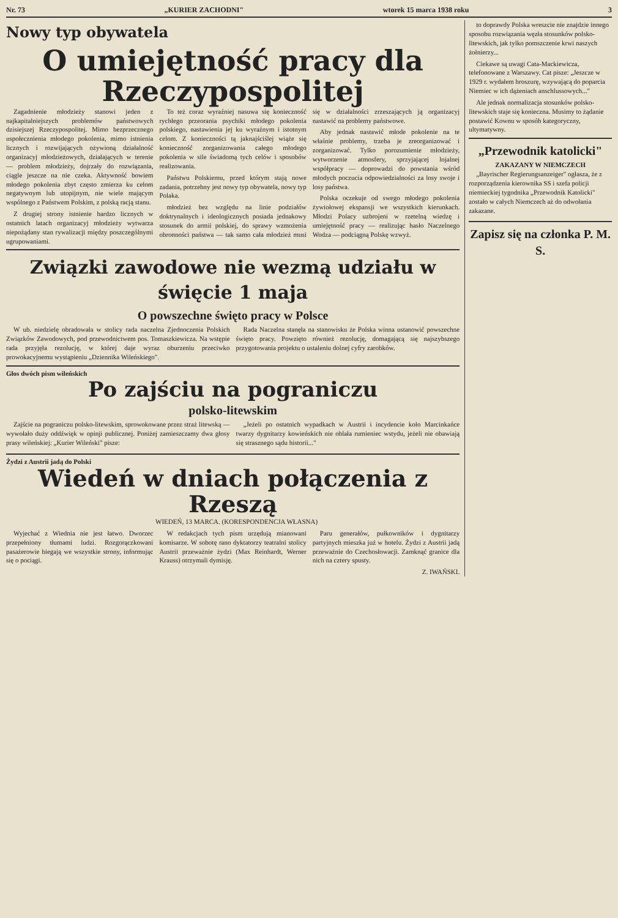Nr. 73 „KURIER ZACHODNI" wtorek 15 marca 1938 roku 3
Nowy typ obywatela
O umiejętność pracy dla Rzeczypospolitej
Zagadnienie młodzieży stanowi jeden z najkapitalniejszych problemów państwowych dzisiejszej Rzeczypospolitej. Mimo bezprzecznego uspołecznienia młodego pokolenia, mimo istnienia licznych i rozwijających ożywioną działalność organizacyj młodzieżowych, działających w terenie — problem młodzieży, dojrzały do rozwiązania, ciągle jeszcze na nie czeka. Aktywność bowiem młodego pokolenia zbyt często zmierza ku celom negatywnym lub utopijnym, nie wiele mającym wspólnego z Państwem Polskim, z polską racją stanu.
Z drugiej strony istnienie bardzo licznych w ostatnich latach organizacyj młodzieży wytwarza niepożądany stan rywalizacji między poszczególnymi ugrupowaniami.
To też coraz wyraźniej nasuwa się konieczność rychłego przeorania psychiki młodego pokolenia polskiego, nastawienia jej ku wyraźnym i istotnym celom. Z konieczności tą jaknajściślej wiąże się konieczność zorganizowania całego młodego pokolenia w sile świadomą tych celów i sposobów realizowania.
Państwu Polskiemu, przed którym stają nowe zadania, potrzebny jest nowy typ obywatela, nowy typ Polaka.
młodzież bez względu na linie podziałów doktrynalnych i ideologicznych posiada jednakowy stosunek do armii polskiej, do sprawy wzmożenia obronności państwa — tak samo cała młodzież musi się w działalności zrzeszających ją organizacyj nastawić na problemy państwowe.
Aby jednak nastawić młode pokolenie na te właśnie problemy, trzeba je zreorganizować i zorganizować. Tylko porozumienie młodzieży, wytworzenie atmosfery, sprzyjającej lojalnej współpracy — doprowadzi do powstania wśród młodych poczucia odpowiedzialności za losy swoje i losy państwa.
Polska oczekuje od swego młodego pokolenia żywiołowej ekspansji we wszystkich kierunkach. Młodzi Polacy uzbrojeni w rzetelną wiedzę i umiejętność pracy — realizując hasło Naczelnego Wodza — podciągną Polskę wzwyż.
Związki zawodowe nie wezmą udziału w święcie 1 maja
O powszechne święto pracy w Polsce
W ub. niedzielę obradowała w stolicy rada naczelna Zjednoczenia Polskich Związków Zawodowych, pod przewodnictwem pos. Tomaszkiewicza. Na wstępie rada przyjęła rezolucję, w której daje wyraz oburzeniu przeciwko prowokacyjnemu wystąpieniu „Dziennika Wileńskiego".
Rada Naczelna stanęła na stanowisku że Polska winna ustanowić powszechne święto pracy. Powzięto również rezolucję, domagającą się najszybszego przygotowania projektu o ustaleniu dolnej cyfry zarobków.
Głos dwóch pism wileńskich
Po zajściu na pograniczu
polsko-litewskim
Zajście na pograniczu polsko-litewskim, sprowokowane przez straż litewską — wywołało duży oddźwięk w opinji publicznej. Poniżej zamieszczamy dwa głosy prasy wileńskiej: „Kurier Wileński" pisze:
„Jeżeli po ostatnich wypadkach w Austrii i incydencie koło Marcinkańce twarzy dygnitarzy kowieńskich nie oblała rumieniec wstydu, jeżeli nie obawiają się straszne­go sądu historii..."
Żydzi z Austrii jadą do Polski
Wiedeń w dniach połączenia z Rzeszą
WIEDEŃ, 13 MARCA. (KORESPONDENCJA WŁASNA)
Wyjechać z Wiednia nie jest łatwo. Dworzec przepełniony tłumami ludzi. Rozgorączkowani pasażerowie biegają we wszystkie strony, informując się o pociągi.
W redakcjach tych pism urzędują mianowani komisarze. W sobotę rano dyktatorzy teatralni stolicy Austrii przeważnie żydzi (Max Reinhardt, Werner Krauss) otrzymali dymisję.
Paru generałów, pułkowników i dygnitarzy partyjnych mieszka już w hotelu. Żydzi z Austrii jadą przeważnie do Czechosłowacji. Zamknąć granice dla nich na cztery spusty.
Z. IWAŃSKI.
to doprawdy Polska wreszcie nie znajdzie innego sposobu rozwiązania węzła stosunków polsko-litewskich, jak tylko pomszczenie krwi naszych żołnierzy...
Ciekawe są uwagi Cata-Mackiewicza, telefonowane z Warszawy. Cat pisze: „Jeszcze w 1929 r. wydałem broszurę, wzywającą do poparcia Niemiec w ich dążeniach anschlussowych..."
Ale jednak normalizacja stosunków polsko-litewskich staje się konieczna. Musimy to żądanie postawić Kownu w sposób kategoryczny, ultymatywny.
„Przewodnik katolicki"
ZAKAZANY W NIEMCZECH
„Bayrischer Regierungsanzeiger" ogłasza, że z rozporządzenia kierownika SS i szefa policji niemieckiej tygodnika „Przewodnik Katolicki" zostało w całych Niemczech aż do odwołania zakazane.
Zapisz się na członka P. M. S.